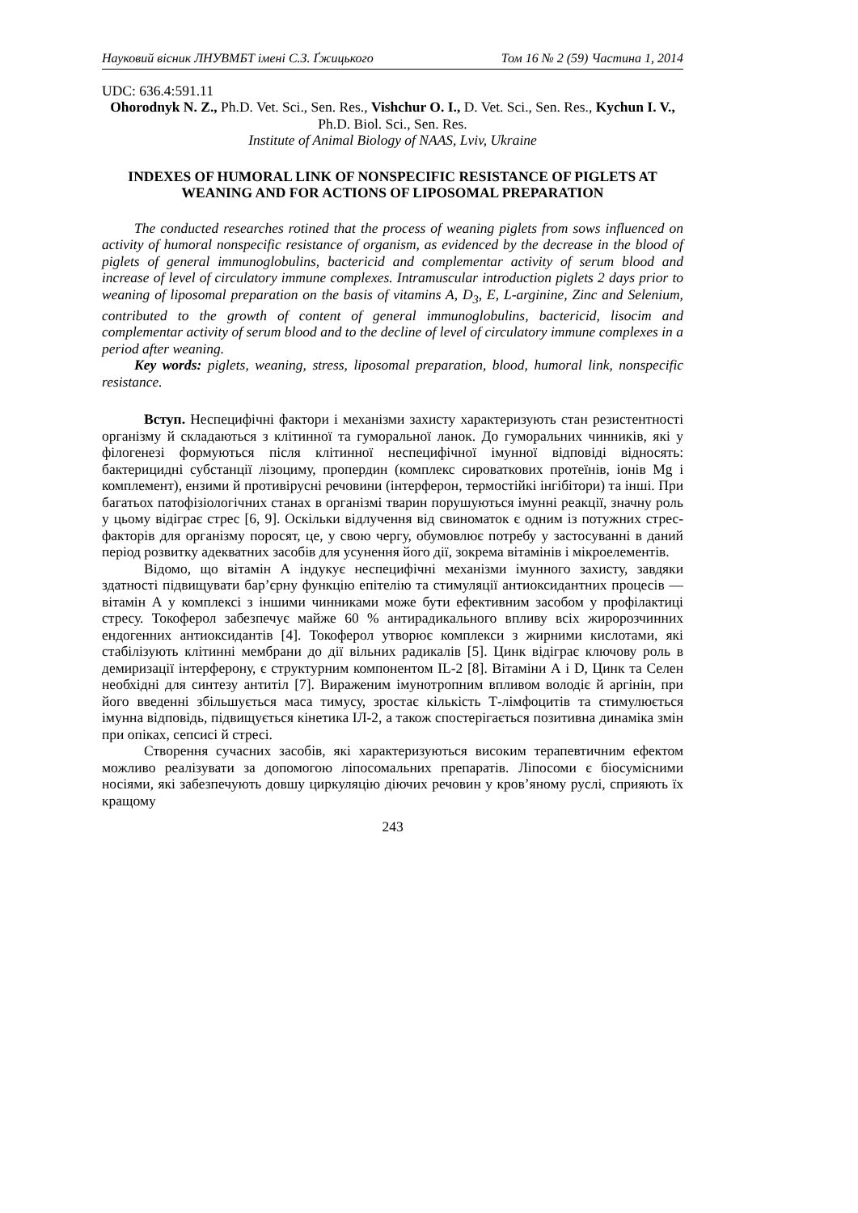Науковий вісник ЛНУВМБТ імені С.З. Ґжицького Том 16 № 2 (59) Частина 1, 2014
UDC: 636.4:591.11
Ohorodnyk N. Z., Ph.D. Vet. Sci., Sen. Res., Vishchur O. I., D. Vet. Sci., Sen. Res., Kychun I. V., Ph.D. Biol. Sci., Sen. Res.
Institute of Animal Biology of NAAS, Lviv, Ukraine
INDEXES OF HUMORAL LINK OF NONSPECIFIC RESISTANCE OF PIGLETS AT WEANING AND FOR ACTIONS OF LIPOSOMAL PREPARATION
The conducted researches rotined that the process of weaning piglets from sows influenced on activity of humoral nonspecific resistance of organism, as evidenced by the decrease in the blood of piglets of general immunoglobulins, bactericid and complementar activity of serum blood and increase of level of circulatory immune complexes. Intramuscular introduction piglets 2 days prior to weaning of liposomal preparation on the basis of vitamins A, D<sub>3</sub>, E, L-arginine, Zinc and Selenium, contributed to the growth of content of general immunoglobulins, bactericid, lisocim and complementar activity of serum blood and to the decline of level of circulatory immune complexes in a period after weaning.
Key words: piglets, weaning, stress, liposomal preparation, blood, humoral link, nonspecific resistance.
Вступ. Неспецифічні фактори і механізми захисту характеризують стан резистентності організму й складаються з клітинної та гуморальної ланок. До гуморальних чинників, які у філогенезі формуються після клітинної неспецифічної імунної відповіді відносять: бактерицидні субстанції лізоциму, пропердин (комплекс сироваткових протеїнів, іонів Mg і комплемент), ензими й противірусні речовини (інтерферон, термостійкі інгібітори) та інші. При багатьох патофізіологічних станах в організмі тварин порушуються імунні реакції, значну роль у цьому відіграє стрес [6, 9]. Оскільки відлучення від свиноматок є одним із потужних стрес-факторів для організму поросят, це, у свою чергу, обумовлює потребу у застосуванні в даний період розвитку адекватних засобів для усунення його дії, зокрема вітамінів і мікроелементів.
Відомо, що вітамін А індукує неспецифічні механізми імунного захисту, завдяки здатності підвищувати бар’єрну функцію епітелію та стимуляції антиоксидантних процесів — вітамін А у комплексі з іншими чинниками може бути ефективним засобом у профілактиці стресу. Токоферол забезпечує майже 60 % антирадикального впливу всіх жиророзчинних ендогенних антиоксидантів [4]. Токоферол утворює комплекси з жирними кислотами, які стабілізують клітинні мембрани до дії вільних радикалів [5]. Цинк відіграє ключову роль в демиризації інтерферону, є структурним компонентом IL-2 [8]. Вітаміни А і D, Цинк та Селен необхідні для синтезу антитіл [7]. Вираженим імунотропним впливом володіє й аргінін, при його введенні збільшується маса тимусу, зростає кількість Т-лімфоцитів та стимулюється імунна відповідь, підвищується кінетика ІЛ-2, а також спостерігається позитивна динаміка змін при опіках, сепсисі й стресі.
Створення сучасних засобів, які характеризуються високим терапевтичним ефектом можливо реалізувати за допомогою ліпосомальних препаратів. Ліпосоми є біосумісними носіями, які забезпечують довшу циркуляцію діючих речовин у кров’яному руслі, сприяють їх кращому
243